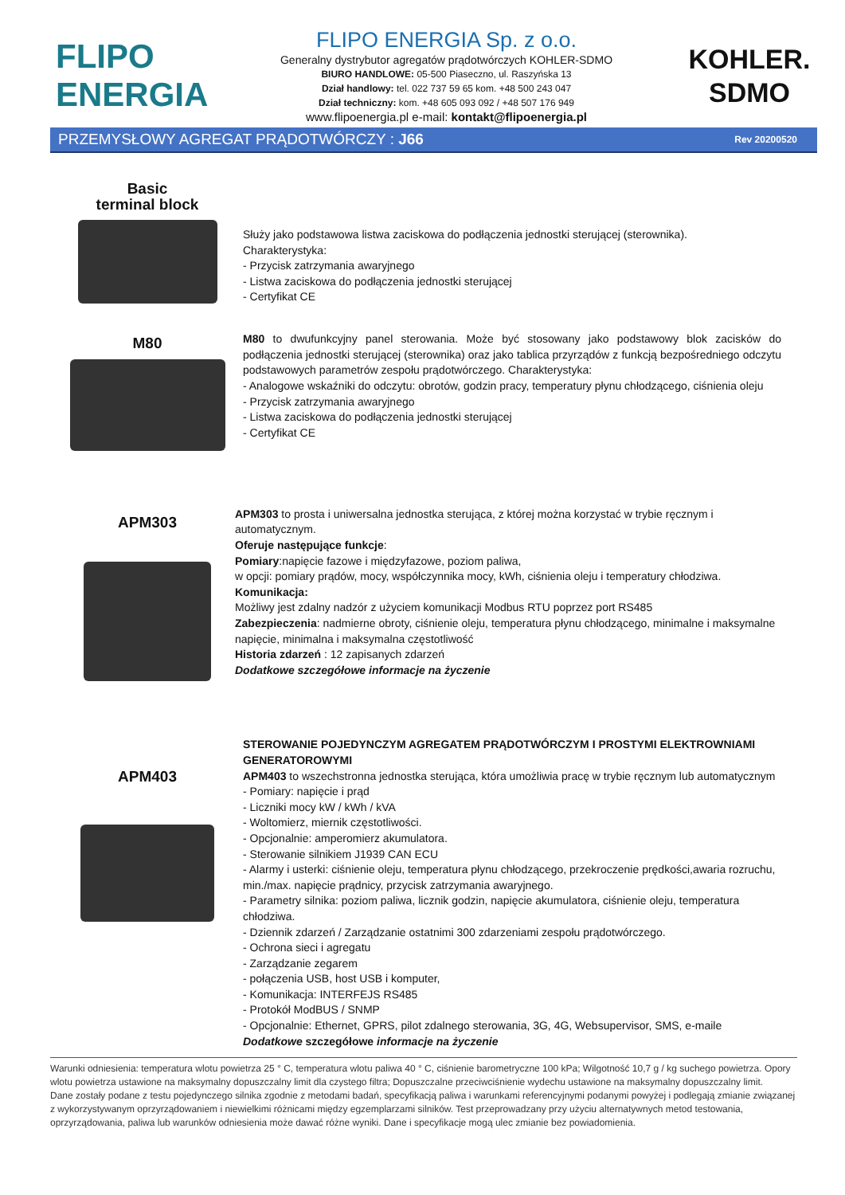FLIPO
ENERGIA
FLIPO ENERGIA Sp. z o.o.
Generalny dystrybutor agregatów prądotwórczych KOHLER-SDMO
BIURO HANDLOWE: 05-500 Piaseczno, ul. Raszyńska 13
Dział handlowy: tel. 022 737 59 65 kom. +48 500 243 047
Dział techniczny: kom. +48 605 093 092 / +48 507 176 949
www.flipoenergia.pl e-mail: kontakt@flipoenergia.pl
KOHLER.
SDMO
PRZEMYSŁOWY AGREGAT PRĄDOTWÓRCZY : J66 Rev 20200520
Basic
terminal block
Służy jako podstawowa listwa zaciskowa do podłączenia jednostki sterującej (sterownika).
Charakterystyka:
- Przycisk zatrzymania awaryjnego
- Listwa zaciskowa do podłączenia jednostki sterującej
- Certyfikat CE
M80
M80 to dwufunkcyjny panel sterowania. Może być stosowany jako podstawowy blok zacisków do podłączenia jednostki sterującej (sterownika) oraz jako tablica przyrządów z funkcją bezpośredniego odczytu podstawowych parametrów zespołu prądotwórczego. Charakterystyka:
- Analogowe wskaźniki do odczytu: obrotów, godzin pracy, temperatury płynu chłodzącego, ciśnienia oleju
- Przycisk zatrzymania awaryjnego
- Listwa zaciskowa do podłączenia jednostki sterującej
- Certyfikat CE
APM303
APM303 to prosta i uniwersalna jednostka sterująca, z której można korzystać w trybie ręcznym i automatycznym.
Oferuje następujące funkcje:
Pomiary:napięcie fazowe i międzyfazowe, poziom paliwa,
w opcji: pomiary prądów, mocy, współczynnika mocy, kWh, ciśnienia oleju i temperatury chłodziwa.
Komunikacja:
Możliwy jest zdalny nadzór z użyciem komunikacji Modbus RTU poprzez port RS485
Zabezpieczenia: nadmierne obroty, ciśnienie oleju, temperatura płynu chłodzącego, minimalne i maksymalne napięcie, minimalna i maksymalna częstotliwość
Historia zdarzeń : 12 zapisanych zdarzeń
Dodatkowe szczegółowe informacje na życzenie
APM403
STEROWANIE POJEDYNCZYM AGREGATEM PRĄDOTWÓRCZYM I PROSTYMI ELEKTROWNIAMI GENERATOROWYMI
APM403 to wszechstronna jednostka sterująca, która umożliwia pracę w trybie ręcznym lub automatycznym
- Pomiary: napięcie i prąd
- Liczniki mocy kW / kWh / kVA
- Woltomierz, miernik częstotliwości.
- Opcjonalnie: amperomierz akumulatora.
- Sterowanie silnikiem J1939 CAN ECU
- Alarmy i usterki: ciśnienie oleju, temperatura płynu chłodzącego, przekroczenie prędkości,awaria rozruchu, min./max. napięcie prądnicy, przycisk zatrzymania awaryjnego.
- Parametry silnika: poziom paliwa, licznik godzin, napięcie akumulatora, ciśnienie oleju, temperatura chłodziwa.
- Dziennik zdarzeń / Zarządzanie ostatnimi 300 zdarzeniami zespołu prądotwórczego.
- Ochrona sieci i agregatu
- Zarządzanie zegarem
- połączenia USB, host USB i komputer,
- Komunikacja: INTERFEJS RS485
- Protokół ModBUS / SNMP
- Opcjonalnie: Ethernet, GPRS, pilot zdalnego sterowania, 3G, 4G, Websupervisor, SMS, e-maile
Dodatkowe szczegółowe informacje na życzenie
Warunki odniesienia: temperatura wlotu powietrza 25 ° C, temperatura wlotu paliwa 40 ° C, ciśnienie barometryczne 100 kPa; Wilgotność 10,7 g / kg suchego powietrza. Opory wlotu powietrza ustawione na maksymalny dopuszczalny limit dla czystego filtra; Dopuszczalne przeciwciśnienie wydechu ustawione na maksymalny dopuszczalny limit.
Dane zostały podane z testu pojedynczego silnika zgodnie z metodami badań, specyfikacją paliwa i warunkami referencyjnymi podanymi powyżej i podlegają zmianie związanej z wykorzystywanym oprzyrządowaniem i niewielkimi różnicami między egzemplarzami silników. Test przeprowadzany przy użyciu alternatywnych metod testowania, oprzyrządowania, paliwa lub warunków odniesienia może dawać różne wyniki. Dane i specyfikacje mogą ulec zmianie bez powiadomienia.